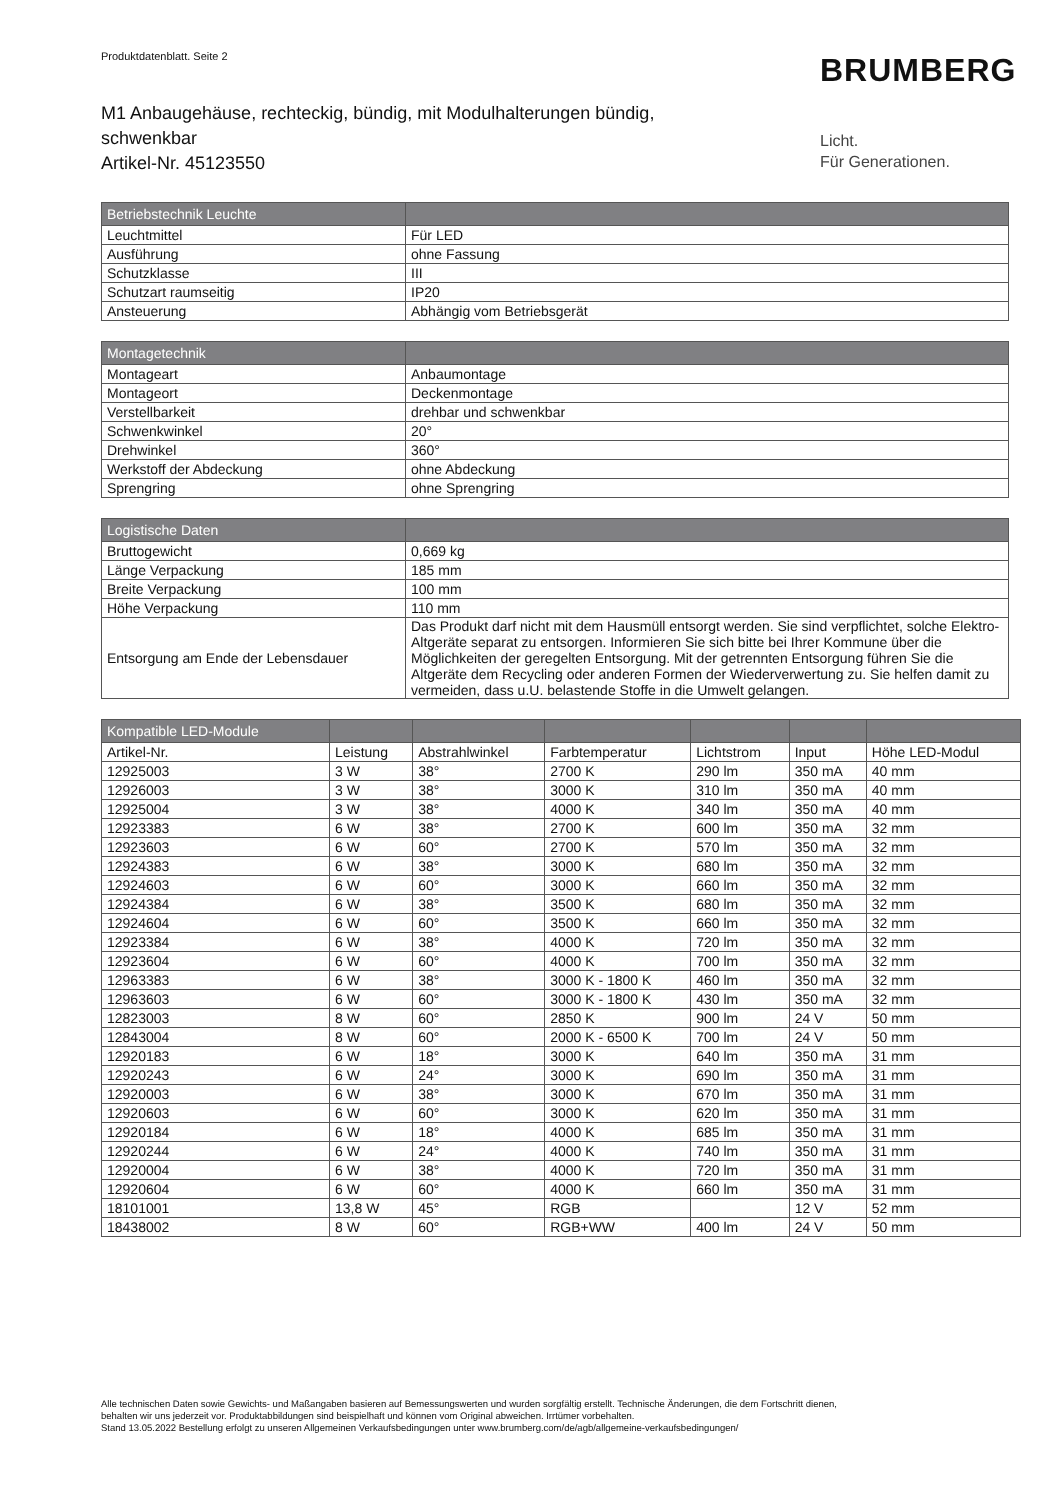Produktdatenblatt. Seite 2 BRUMBERG
M1 Anbaugehäuse, rechteckig, bündig, mit Modulhalterungen bündig,
schwenkbar
Artikel-Nr. 45123550
Licht.
Für Generationen.
| Betriebstechnik Leuchte | |
| --- | --- |
| Leuchtmittel | Für LED |
| Ausführung | ohne Fassung |
| Schutzklasse | III |
| Schutzart raumseitig | IP20 |
| Ansteuerung | Abhängig vom Betriebsgerät |
| Montagetechnik | |
| --- | --- |
| Montageart | Anbaumontage |
| Montageort | Deckenmontage |
| Verstellbarkeit | drehbar und schwenkbar |
| Schwenkwinkel | 20° |
| Drehwinkel | 360° |
| Werkstoff der Abdeckung | ohne Abdeckung |
| Sprengring | ohne Sprengring |
| Logistische Daten | |
| --- | --- |
| Bruttogewicht | 0,669 kg |
| Länge Verpackung | 185 mm |
| Breite Verpackung | 100 mm |
| Höhe Verpackung | 110 mm |
| Entsorgung am Ende der Lebensdauer | Das Produkt darf nicht mit dem Hausmüll entsorgt werden. Sie sind verpflichtet, solche Elektro-Altgeräte separat zu entsorgen. Informieren Sie sich bitte bei Ihrer Kommune über die Möglichkeiten der geregelten Entsorgung. Mit der getrennten Entsorgung führen Sie die Altgeräte dem Recycling oder anderen Formen der Wiederverwertung zu. Sie helfen damit zu vermeiden, dass u.U. belastende Stoffe in die Umwelt gelangen. |
| Kompatible LED-Module | | | | | | |
| --- | --- | --- | --- | --- | --- | --- |
| Artikel-Nr. | Leistung | Abstrahlwinkel | Farbtemperatur | Lichtstrom | Input | Höhe LED-Modul |
| 12925003 | 3 W | 38° | 2700 K | 290 lm | 350 mA | 40 mm |
| 12926003 | 3 W | 38° | 3000 K | 310 lm | 350 mA | 40 mm |
| 12925004 | 3 W | 38° | 4000 K | 340 lm | 350 mA | 40 mm |
| 12923383 | 6 W | 38° | 2700 K | 600 lm | 350 mA | 32 mm |
| 12923603 | 6 W | 60° | 2700 K | 570 lm | 350 mA | 32 mm |
| 12924383 | 6 W | 38° | 3000 K | 680 lm | 350 mA | 32 mm |
| 12924603 | 6 W | 60° | 3000 K | 660 lm | 350 mA | 32 mm |
| 12924384 | 6 W | 38° | 3500 K | 680 lm | 350 mA | 32 mm |
| 12924604 | 6 W | 60° | 3500 K | 660 lm | 350 mA | 32 mm |
| 12923384 | 6 W | 38° | 4000 K | 720 lm | 350 mA | 32 mm |
| 12923604 | 6 W | 60° | 4000 K | 700 lm | 350 mA | 32 mm |
| 12963383 | 6 W | 38° | 3000 K - 1800 K | 460 lm | 350 mA | 32 mm |
| 12963603 | 6 W | 60° | 3000 K - 1800 K | 430 lm | 350 mA | 32 mm |
| 12823003 | 8 W | 60° | 2850 K | 900 lm | 24 V | 50 mm |
| 12843004 | 8 W | 60° | 2000 K - 6500 K | 700 lm | 24 V | 50 mm |
| 12920183 | 6 W | 18° | 3000 K | 640 lm | 350 mA | 31 mm |
| 12920243 | 6 W | 24° | 3000 K | 690 lm | 350 mA | 31 mm |
| 12920003 | 6 W | 38° | 3000 K | 670 lm | 350 mA | 31 mm |
| 12920603 | 6 W | 60° | 3000 K | 620 lm | 350 mA | 31 mm |
| 12920184 | 6 W | 18° | 4000 K | 685 lm | 350 mA | 31 mm |
| 12920244 | 6 W | 24° | 4000 K | 740 lm | 350 mA | 31 mm |
| 12920004 | 6 W | 38° | 4000 K | 720 lm | 350 mA | 31 mm |
| 12920604 | 6 W | 60° | 4000 K | 660 lm | 350 mA | 31 mm |
| 18101001 | 13,8 W | 45° | RGB | | 12 V | 52 mm |
| 18438002 | 8 W | 60° | RGB+WW | 400 lm | 24 V | 50 mm |
Alle technischen Daten sowie Gewichts- und Maßangaben basieren auf Bemessungswerten und wurden sorgfältig erstellt. Technische Änderungen, die dem Fortschritt dienen,
behalten wir uns jederzeit vor. Produktabbildungen sind beispielhaft und können vom Original abweichen. Irrtümer vorbehalten.
Stand 13.05.2022 Bestellung erfolgt zu unseren Allgemeinen Verkaufsbedingungen unter www.brumberg.com/de/agb/allgemeine-verkaufsbedingungen/